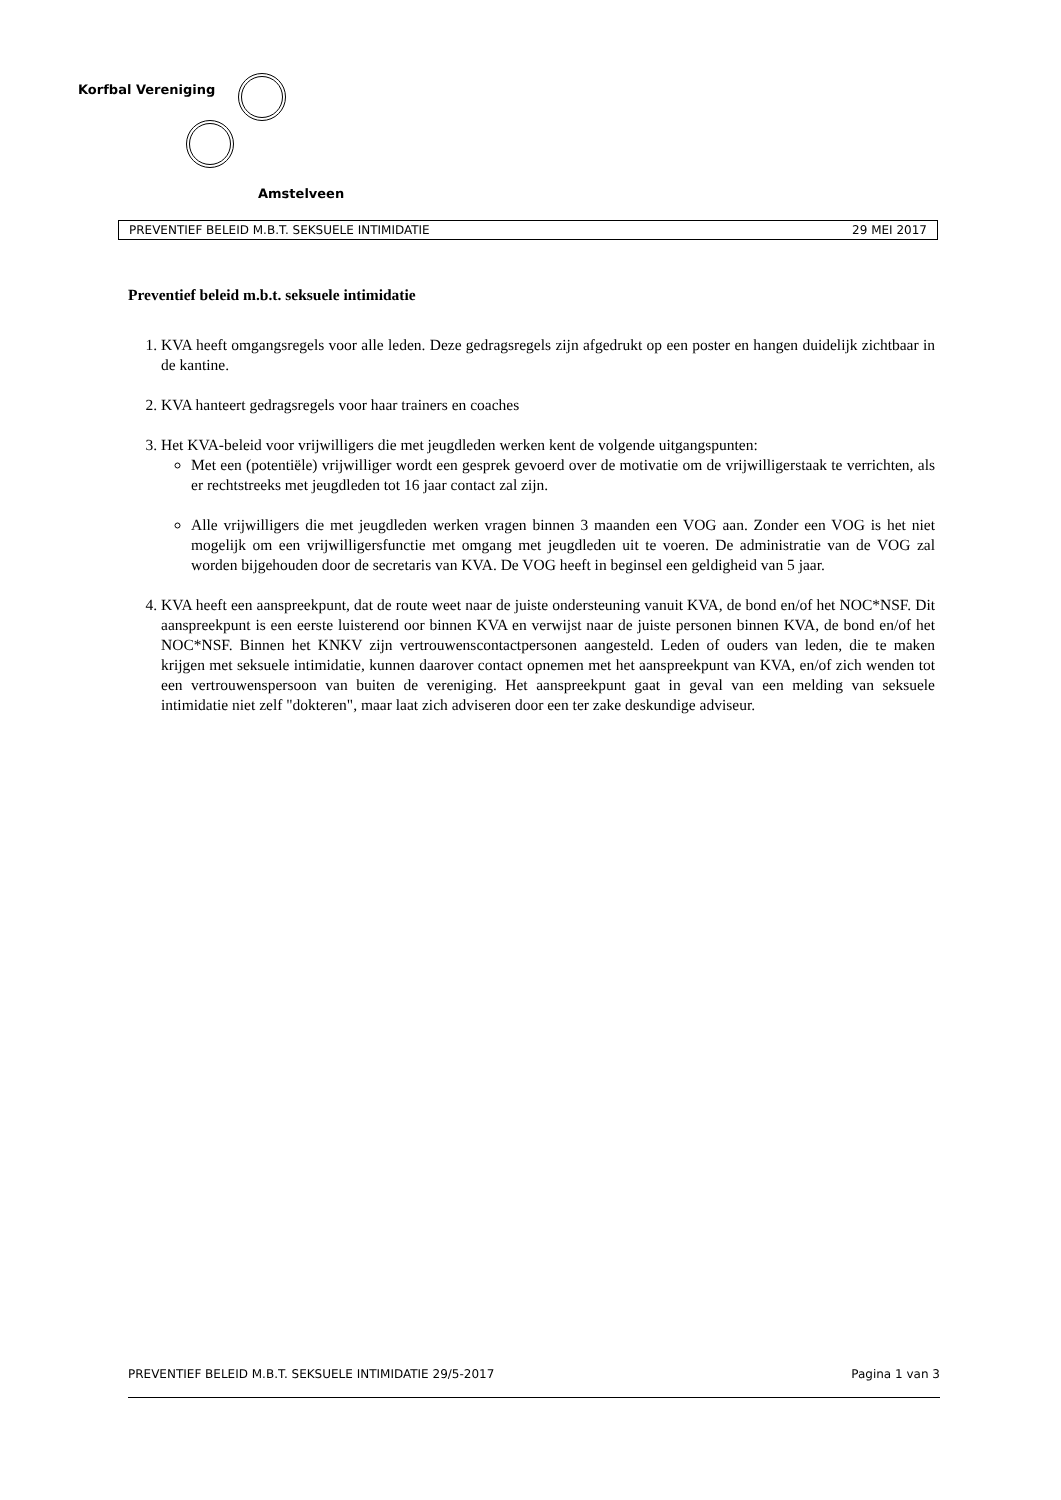Korfbal Vereniging
Amstelveen
PREVENTIEF BELEID M.B.T. SEKSUELE INTIMIDATIE 29 MEI 2017
Preventief beleid m.b.t. seksuele intimidatie
1. KVA heeft omgangsregels voor alle leden. Deze gedragsregels zijn afgedrukt op een poster en hangen duidelijk zichtbaar in de kantine.
2. KVA hanteert gedragsregels voor haar trainers en coaches
3. Het KVA-beleid voor vrijwilligers die met jeugdleden werken kent de volgende uitgangspunten:
Met een (potentiële) vrijwilliger wordt een gesprek gevoerd over de motivatie om de vrijwilligerstaak te verrichten, als er rechtstreeks met jeugdleden tot 16 jaar contact zal zijn.
Alle vrijwilligers die met jeugdleden werken vragen binnen 3 maanden een VOG aan. Zonder een VOG is het niet mogelijk om een vrijwilligersfunctie met omgang met jeugdleden uit te voeren. De administratie van de VOG zal worden bijgehouden door de secretaris van KVA. De VOG heeft in beginsel een geldigheid van 5 jaar.
4. KVA heeft een aanspreekpunt, dat de route weet naar de juiste ondersteuning vanuit KVA, de bond en/of het NOC*NSF. Dit aanspreekpunt is een eerste luisterend oor binnen KVA en verwijst naar de juiste personen binnen KVA, de bond en/of het NOC*NSF. Binnen het KNKV zijn vertrouwenscontactpersonen aangesteld. Leden of ouders van leden, die te maken krijgen met seksuele intimidatie, kunnen daarover contact opnemen met het aanspreekpunt van KVA, en/of zich wenden tot een vertrouwenspersoon van buiten de vereniging. Het aanspreekpunt gaat in geval van een melding van seksuele intimidatie niet zelf "dokteren", maar laat zich adviseren door een ter zake deskundige adviseur.
PREVENTIEF BELEID M.B.T. SEKSUELE INTIMIDATIE 29/5-2017 Pagina 1 van 3